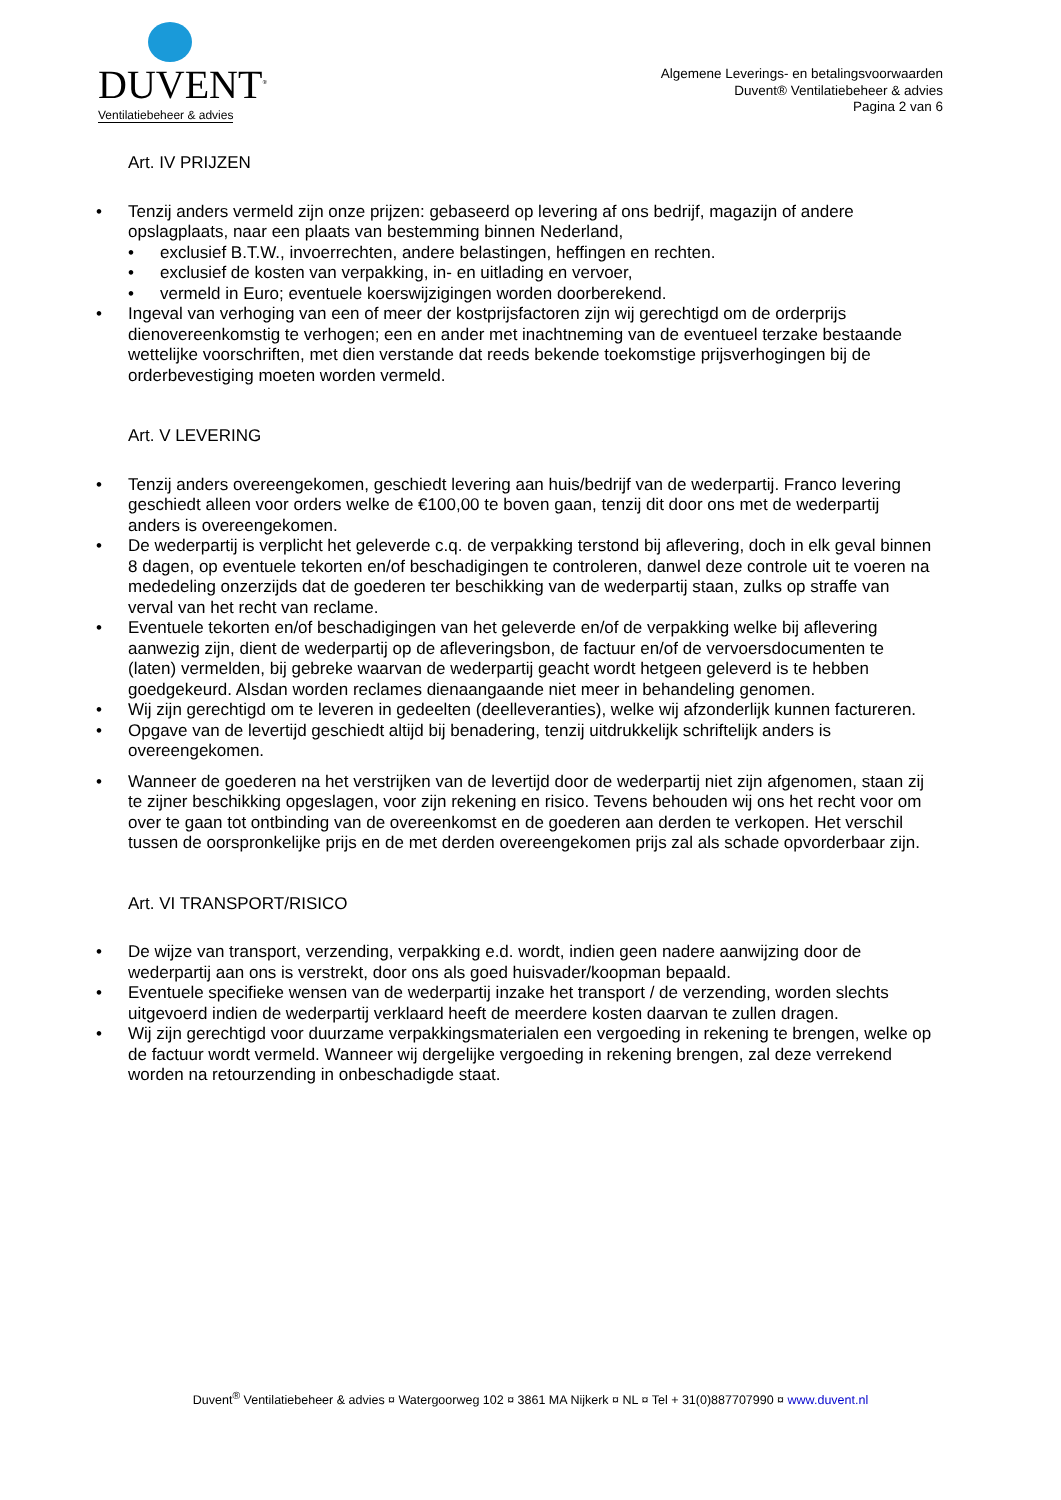DUVENT<sup>®</sup>
Ventilatiebeheer & advies
Algemene Leverings- en betalingsvoorwaarden
Duvent® Ventilatiebeheer & advies
Pagina 2 van 6
Art. IV PRIJZEN
• Tenzij anders vermeld zijn onze prijzen: gebaseerd op levering af ons bedrijf, magazijn of andere opslagplaats, naar een plaats van bestemming binnen Nederland,
• exclusief B.T.W., invoerrechten, andere belastingen, heffingen en rechten.
• exclusief de kosten van verpakking, in- en uitlading en vervoer,
• vermeld in Euro; eventuele koerswijzigingen worden doorberekend.
• Ingeval van verhoging van een of meer der kostprijsfactoren zijn wij gerechtigd om de orderprijs dienovereenkomstig te verhogen; een en ander met inachtneming van de eventueel terzake bestaande wettelijke voorschriften, met dien verstande dat reeds bekende toekomstige prijsverhogingen bij de orderbevestiging moeten worden vermeld.
Art. V LEVERING
• Tenzij anders overeengekomen, geschiedt levering aan huis/bedrijf van de wederpartij. Franco levering geschiedt alleen voor orders welke de €100,00 te boven gaan, tenzij dit door ons met de wederpartij anders is overeengekomen.
• De wederpartij is verplicht het geleverde c.q. de verpakking terstond bij aflevering, doch in elk geval binnen 8 dagen, op eventuele tekorten en/of beschadigingen te controleren, danwel deze controle uit te voeren na mededeling onzerzijds dat de goederen ter beschikking van de wederpartij staan, zulks op straffe van verval van het recht van reclame.
• Eventuele tekorten en/of beschadigingen van het geleverde en/of de verpakking welke bij aflevering aanwezig zijn, dient de wederpartij op de afleveringsbon, de factuur en/of de vervoersdocumenten te (laten) vermelden, bij gebreke waarvan de wederpartij geacht wordt hetgeen geleverd is te hebben goedgekeurd. Alsdan worden reclames dienaangaande niet meer in behandeling genomen.
• Wij zijn gerechtigd om te leveren in gedeelten (deelleveranties), welke wij afzonderlijk kunnen factureren.
• Opgave van de levertijd geschiedt altijd bij benadering, tenzij uitdrukkelijk schriftelijk anders is overeengekomen.
• Wanneer de goederen na het verstrijken van de levertijd door de wederpartij niet zijn afgenomen, staan zij te zijner beschikking opgeslagen, voor zijn rekening en risico. Tevens behouden wij ons het recht voor om over te gaan tot ontbinding van de overeenkomst en de goederen aan derden te verkopen. Het verschil tussen de oorspronkelijke prijs en de met derden overeengekomen prijs zal als schade opvorderbaar zijn.
Art. VI TRANSPORT/RISICO
• De wijze van transport, verzending, verpakking e.d. wordt, indien geen nadere aanwijzing door de wederpartij aan ons is verstrekt, door ons als goed huisvader/koopman bepaald.
• Eventuele specifieke wensen van de wederpartij inzake het transport / de verzending, worden slechts uitgevoerd indien de wederpartij verklaard heeft de meerdere kosten daarvan te zullen dragen.
• Wij zijn gerechtigd voor duurzame verpakkingsmaterialen een vergoeding in rekening te brengen, welke op de factuur wordt vermeld. Wanneer wij dergelijke vergoeding in rekening brengen, zal deze verrekend worden na retourzending in onbeschadigde staat.
Duvent<sup>®</sup> Ventilatiebeheer & advies ¤ Watergoorweg 102 ¤ 3861 MA Nijkerk ¤ NL ¤ Tel + 31(0)887707990 ¤ www.duvent.nl